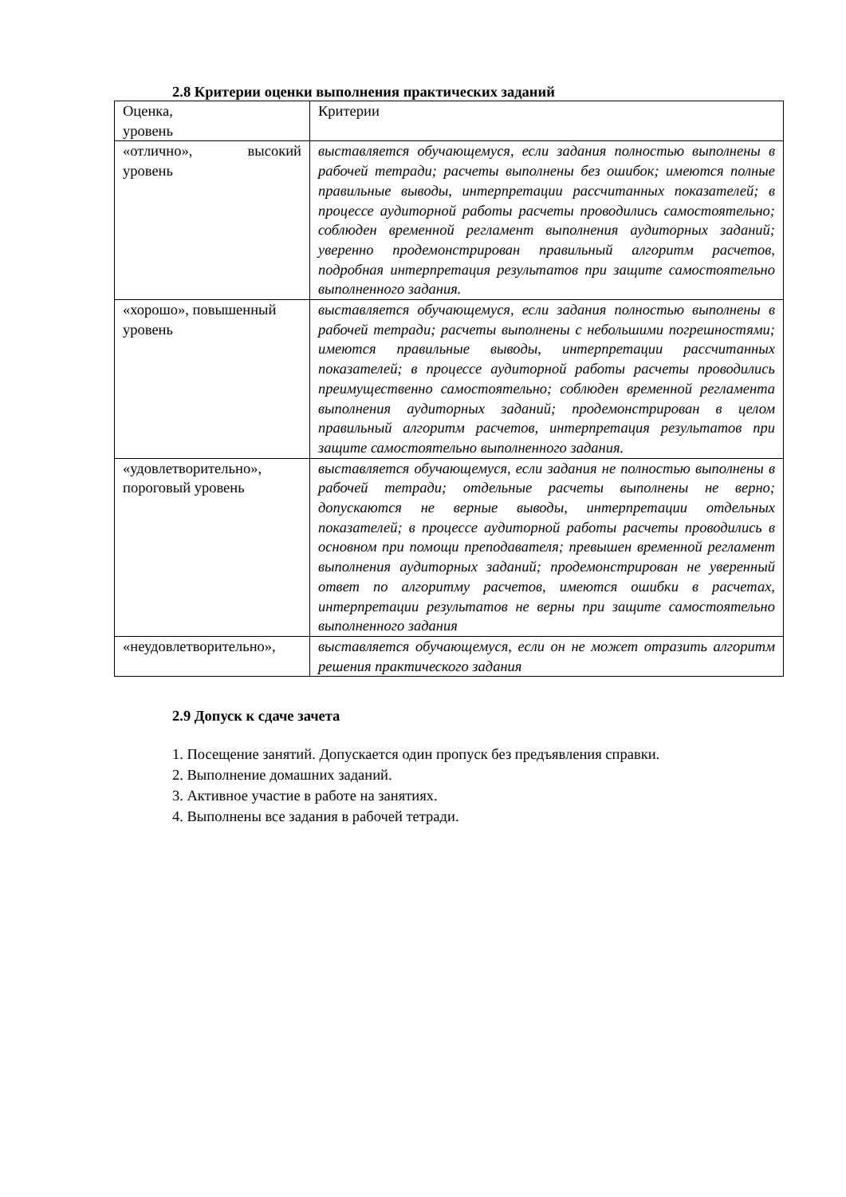2.8 Критерии оценки выполнения практических заданий
| Оценка, уровень | Критерии |
| «отлично», высокий уровень | выставляется обучающемуся, если задания полностью выполнены в рабочей тетради; расчеты выполнены без ошибок; имеются полные правильные выводы, интерпретации рассчитанных показателей; в процессе аудиторной работы расчеты проводились самостоятельно; соблюден временной регламент выполнения аудиторных заданий; уверенно продемонстрирован правильный алгоритм расчетов, подробная интерпретация результатов при защите самостоятельно выполненного задания. |
| «хорошо», повышенный уровень | выставляется обучающемуся, если задания полностью выполнены в рабочей тетради; расчеты выполнены с небольшими погрешностями; имеются правильные выводы, интерпретации рассчитанных показателей; в процессе аудиторной работы расчеты проводились преимущественно самостоятельно; соблюден временной регламента выполнения аудиторных заданий; продемонстрирован в целом правильный алгоритм расчетов, интерпретация результатов при защите самостоятельно выполненного задания. |
| «удовлетворительно», пороговый уровень | выставляется обучающемуся, если задания не полностью выполнены в рабочей тетради; отдельные расчеты выполнены не верно; допускаются не верные выводы, интерпретации отдельных показателей; в процессе аудиторной работы расчеты проводились в основном при помощи преподавателя; превышен временной регламент выполнения аудиторных заданий; продемонстрирован не уверенный ответ по алгоритму расчетов, имеются ошибки в расчетах, интерпретации результатов не верны при защите самостоятельно выполненного задания |
| «неудовлетворительно», | выставляется обучающемуся, если он не может отразить алгоритм решения практического задания |
2.9 Допуск к сдаче зачета
1. Посещение занятий. Допускается один пропуск без предъявления справки.
2. Выполнение домашних заданий.
3. Активное участие в работе на занятиях.
4. Выполнены все задания в рабочей тетради.